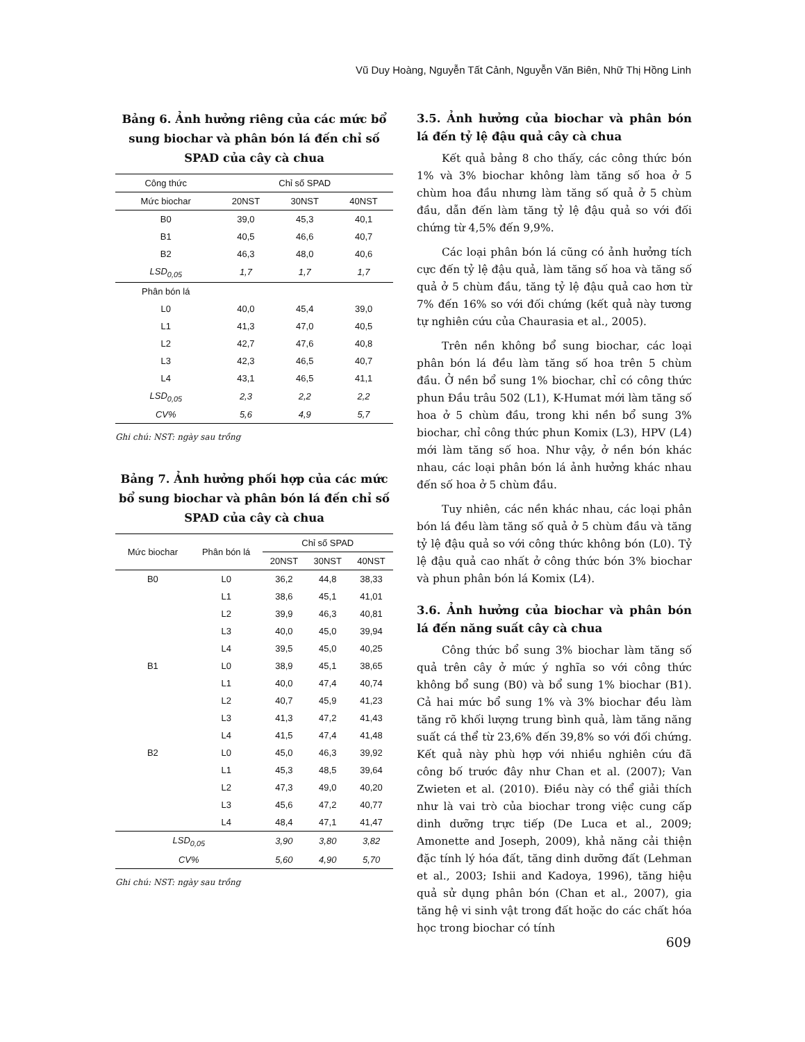Vũ Duy Hoàng, Nguyễn Tất Cảnh, Nguyễn Văn Biên, Nhữ Thị Hồng Linh
Bảng 6. Ảnh hưởng riêng của các mức bổ sung biochar và phân bón lá đến chỉ số SPAD của cây cà chua
| Công thức | Chỉ số SPAD | | |
| --- | --- | --- | --- |
| Mức biochar | 20NST | 30NST | 40NST |
| B0 | 39,0 | 45,3 | 40,1 |
| B1 | 40,5 | 46,6 | 40,7 |
| B2 | 46,3 | 48,0 | 40,6 |
| LSD<sub>0,05</sub> | 1,7 | 1,7 | 1,7 |
| Phân bón lá | | | |
| L0 | 40,0 | 45,4 | 39,0 |
| L1 | 41,3 | 47,0 | 40,5 |
| L2 | 42,7 | 47,6 | 40,8 |
| L3 | 42,3 | 46,5 | 40,7 |
| L4 | 43,1 | 46,5 | 41,1 |
| LSD<sub>0,05</sub> | 2,3 | 2,2 | 2,2 |
| CV% | 5,6 | 4,9 | 5,7 |
Ghi chú: NST: ngày sau trồng
Bảng 7. Ảnh hưởng phối hợp của các mức bổ sung biochar và phân bón lá đến chỉ số SPAD của cây cà chua
| Mức biochar | Phân bón lá | Chỉ số SPAD | | |
| --- | --- | --- | --- | --- |
| | | 20NST | 30NST | 40NST |
| B0 | L0 | 36,2 | 44,8 | 38,33 |
| | L1 | 38,6 | 45,1 | 41,01 |
| | L2 | 39,9 | 46,3 | 40,81 |
| | L3 | 40,0 | 45,0 | 39,94 |
| | L4 | 39,5 | 45,0 | 40,25 |
| B1 | L0 | 38,9 | 45,1 | 38,65 |
| | L1 | 40,0 | 47,4 | 40,74 |
| | L2 | 40,7 | 45,9 | 41,23 |
| | L3 | 41,3 | 47,2 | 41,43 |
| | L4 | 41,5 | 47,4 | 41,48 |
| B2 | L0 | 45,0 | 46,3 | 39,92 |
| | L1 | 45,3 | 48,5 | 39,64 |
| | L2 | 47,3 | 49,0 | 40,20 |
| | L3 | 45,6 | 47,2 | 40,77 |
| | L4 | 48,4 | 47,1 | 41,47 |
| LSD<sub>0,05</sub> | | 3,90 | 3,80 | 3,82 |
| CV% | | 5,60 | 4,90 | 5,70 |
Ghi chú: NST: ngày sau trồng
3.5. Ảnh hưởng của biochar và phân bón lá đến tỷ lệ đậu quả cây cà chua
Kết quả bảng 8 cho thấy, các công thức bón 1% và 3% biochar không làm tăng số hoa ở 5 chùm hoa đầu nhưng làm tăng số quả ở 5 chùm đầu, dẫn đến làm tăng tỷ lệ đậu quả so với đối chứng từ 4,5% đến 9,9%.
Các loại phân bón lá cũng có ảnh hưởng tích cực đến tỷ lệ đậu quả, làm tăng số hoa và tăng số quả ở 5 chùm đầu, tăng tỷ lệ đậu quả cao hơn từ 7% đến 16% so với đối chứng (kết quả này tương tự nghiên cứu của Chaurasia et al., 2005).
Trên nền không bổ sung biochar, các loại phân bón lá đều làm tăng số hoa trên 5 chùm đầu. Ở nền bổ sung 1% biochar, chỉ có công thức phun Đầu trâu 502 (L1), K-Humat mới làm tăng số hoa ở 5 chùm đầu, trong khi nền bổ sung 3% biochar, chỉ công thức phun Komix (L3), HPV (L4) mới làm tăng số hoa. Như vậy, ở nền bón khác nhau, các loại phân bón lá ảnh hưởng khác nhau đến số hoa ở 5 chùm đầu.
Tuy nhiên, các nền khác nhau, các loại phân bón lá đều làm tăng số quả ở 5 chùm đầu và tăng tỷ lệ đậu quả so với công thức không bón (L0). Tỷ lệ đậu quả cao nhất ở công thức bón 3% biochar và phun phân bón lá Komix (L4).
3.6. Ảnh hưởng của biochar và phân bón lá đến năng suất cây cà chua
Công thức bổ sung 3% biochar làm tăng số quả trên cây ở mức ý nghĩa so với công thức không bổ sung (B0) và bổ sung 1% biochar (B1). Cả hai mức bổ sung 1% và 3% biochar đều làm tăng rõ khối lượng trung bình quả, làm tăng năng suất cá thể từ 23,6% đến 39,8% so với đối chứng. Kết quả này phù hợp với nhiều nghiên cứu đã công bố trước đây như Chan et al. (2007); Van Zwieten et al. (2010). Điều này có thể giải thích như là vai trò của biochar trong việc cung cấp dinh dưỡng trực tiếp (De Luca et al., 2009; Amonette and Joseph, 2009), khả năng cải thiện đặc tính lý hóa đất, tăng dinh dưỡng đất (Lehman et al., 2003; Ishii and Kadoya, 1996), tăng hiệu quả sử dụng phân bón (Chan et al., 2007), gia tăng hệ vi sinh vật trong đất hoặc do các chất hóa học trong biochar có tính
609